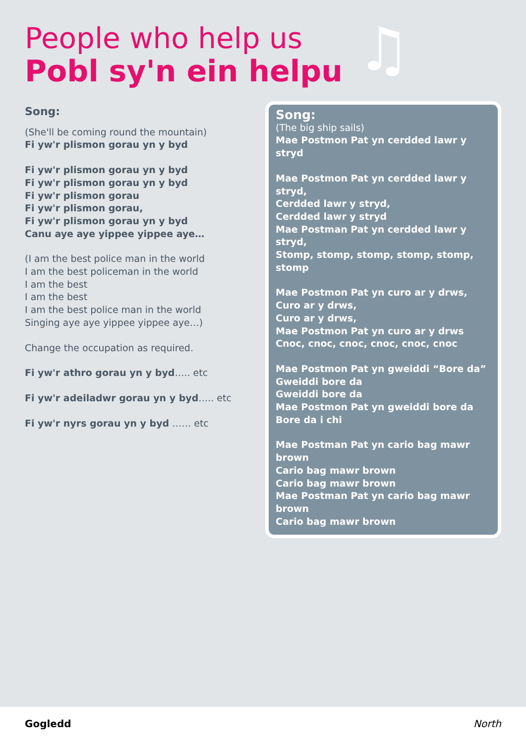♫
People who help us
Pobl sy'n ein helpu
Song:
(She'll be coming round the mountain)
Fi yw'r plismon gorau yn y byd
Fi yw'r plismon gorau yn y byd
Fi yw'r plismon gorau yn y byd
Fi yw'r plismon gorau
Fi yw'r plismon gorau,
Fi yw'r plismon gorau yn y byd
Canu aye aye yippee yippee aye…
(I am the best police man in the world
I am the best policeman in the world
I am the best
I am the best
I am the best police man in the world
Singing aye aye yippee yippee aye…)
Change the occupation as required.
Fi yw'r athro gorau yn y byd….. etc
Fi yw'r adeiladwr gorau yn y byd….. etc
Fi yw'r nyrs gorau yn y byd …… etc
Song:
(The big ship sails)
Mae Postmon Pat yn cerdded lawr y stryd
Mae Postmon Pat yn cerdded lawr y stryd,
Cerdded lawr y stryd,
Cerdded lawr y stryd
Mae Postman Pat yn cerdded lawr y stryd,
Stomp, stomp, stomp, stomp, stomp, stomp
Mae Postmon Pat yn curo ar y drws,
Curo ar y drws,
Curo ar y drws,
Mae Postmon Pat yn curo ar y drws
Cnoc, cnoc, cnoc, cnoc, cnoc, cnoc
Mae Postmon Pat yn gweiddi “Bore da”
Gweiddi bore da
Gweiddi bore da
Mae Postmon Pat yn gweiddi bore da
Bore da i chi
Mae Postman Pat yn cario bag mawr brown
Cario bag mawr brown
Cario bag mawr brown
Mae Postman Pat yn cario bag mawr brown
Cario bag mawr brown
Gogledd North